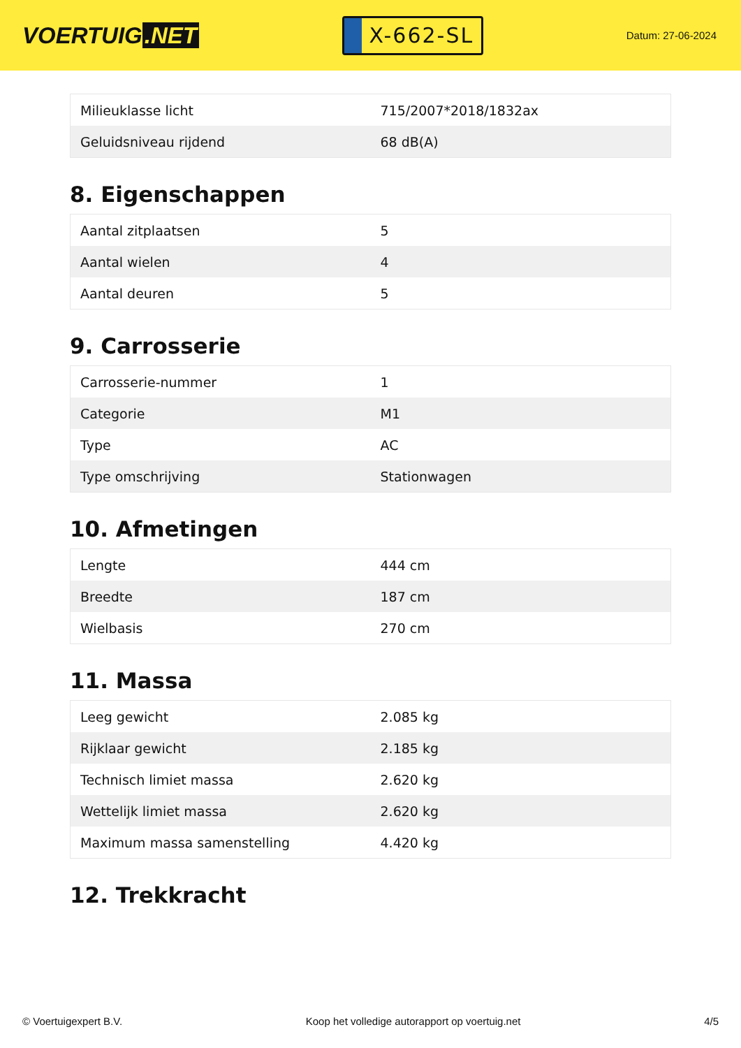VOERTUIG.NET
X-662-SL
Datum: 27-06-2024
| Milieuklasse licht | 715/2007*2018/1832ax |
| Geluidsniveau rijdend | 68 dB(A) |
8. Eigenschappen
| Aantal zitplaatsen | 5 |
| Aantal wielen | 4 |
| Aantal deuren | 5 |
9. Carrosserie
| Carrosserie-nummer | 1 |
| Categorie | M1 |
| Type | AC |
| Type omschrijving | Stationwagen |
10. Afmetingen
| Lengte | 444 cm |
| Breedte | 187 cm |
| Wielbasis | 270 cm |
11. Massa
| Leeg gewicht | 2.085 kg |
| Rijklaar gewicht | 2.185 kg |
| Technisch limiet massa | 2.620 kg |
| Wettelijk limiet massa | 2.620 kg |
| Maximum massa samenstelling | 4.420 kg |
12. Trekkracht
© Voertuigexpert B.V. Koop het volledige autorapport op voertuig.net 4/5